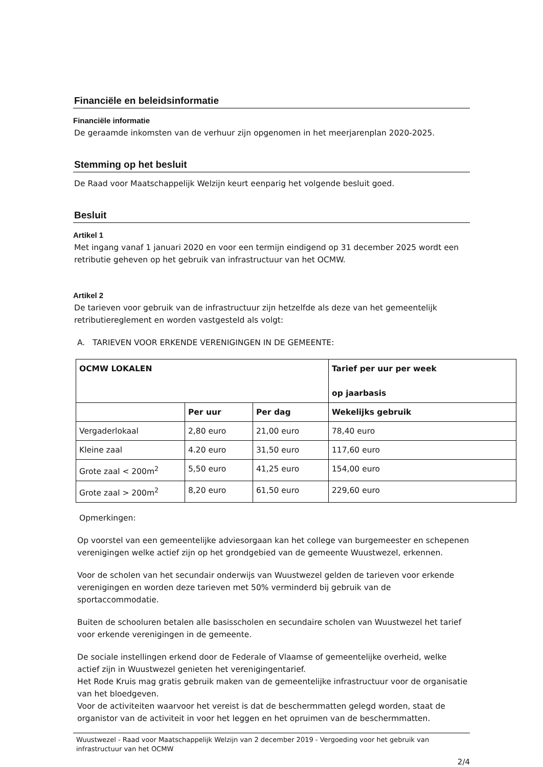Financiële en beleidsinformatie
Financiële informatie
De geraamde inkomsten van de verhuur zijn opgenomen in het meerjarenplan 2020-2025.
Stemming op het besluit
De Raad voor Maatschappelijk Welzijn keurt eenparig het volgende besluit goed.
Besluit
Artikel 1
Met ingang vanaf 1 januari 2020 en voor een termijn eindigend op 31 december 2025 wordt een retributie geheven op het gebruik van infrastructuur van het OCMW.
Artikel 2
De tarieven voor gebruik van de infrastructuur zijn hetzelfde als deze van het gemeentelijk retributiereglement en worden vastgesteld als volgt:
A. TARIEVEN VOOR ERKENDE VERENIGINGEN IN DE GEMEENTE:
| OCMW LOKALEN | | | Tarief per uur per week op jaarbasis |
| --- | --- | --- | --- |
| | Per uur | Per dag | Wekelijks gebruik |
| Vergaderlokaal | 2,80 euro | 21,00 euro | 78,40 euro |
| Kleine zaal | 4.20 euro | 31,50 euro | 117,60 euro |
| Grote zaal < 200m<sup>2</sup> | 5,50 euro | 41,25 euro | 154,00 euro |
| Grote zaal > 200m<sup>2</sup> | 8,20 euro | 61,50 euro | 229,60 euro |
Opmerkingen:
Op voorstel van een gemeentelijke adviesorgaan kan het college van burgemeester en schepenen verenigingen welke actief zijn op het grondgebied van de gemeente Wuustwezel, erkennen.
Voor de scholen van het secundair onderwijs van Wuustwezel gelden de tarieven voor erkende verenigingen en worden deze tarieven met 50% verminderd bij gebruik van de sportaccommodatie.
Buiten de schooluren betalen alle basisscholen en secundaire scholen van Wuustwezel het tarief voor erkende verenigingen in de gemeente.
De sociale instellingen erkend door de Federale of Vlaamse of gemeentelijke overheid, welke actief zijn in Wuustwezel genieten het verenigingentarief.
Het Rode Kruis mag gratis gebruik maken van de gemeentelijke infrastructuur voor de organisatie van het bloedgeven.
Voor de activiteiten waarvoor het vereist is dat de beschermmatten gelegd worden, staat de organistor van de activiteit in voor het leggen en het opruimen van de beschermmatten.
Wuustwezel - Raad voor Maatschappelijk Welzijn van 2 december 2019 - Vergoeding voor het gebruik van infrastructuur van het OCMW
2/4